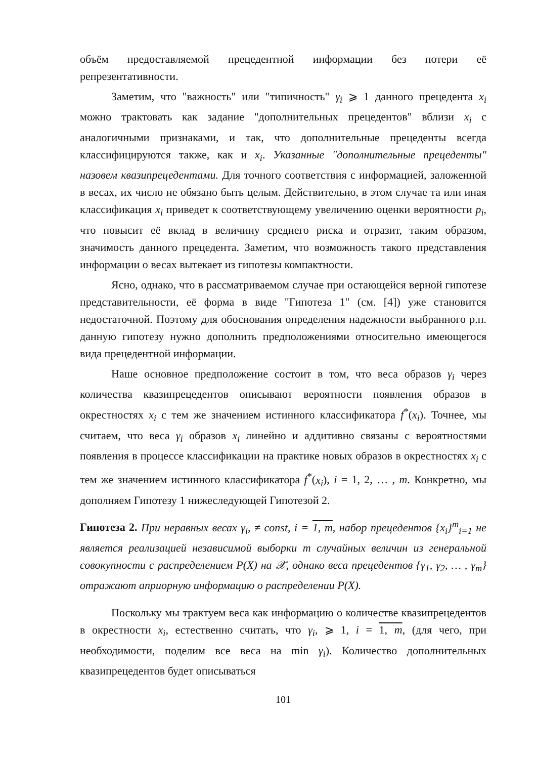объём предоставляемой прецедентной информации без потери её репрезентативности.
Заметим, что "важность" или "типичность" γ<sub>i</sub> ⩾ 1 данного прецедента x<sub>i</sub> можно трактовать как задание "дополнительных прецедентов" вблизи x<sub>i</sub> с аналогичными признаками, и так, что дополнительные прецеденты всегда классифицируются также, как и x<sub>i</sub>. Указанные "дополнительные прецеденты" назовем квазипрецедентами. Для точного соответствия с информацией, заложенной в весах, их число не обязано быть целым. Действительно, в этом случае та или иная классификация x<sub>i</sub> приведет к соответствующему увеличению оценки вероятности p<sub>i</sub>, что повысит её вклад в величину среднего риска и отразит, таким образом, значимость данного прецедента. Заметим, что возможность такого представления информации о весах вытекает из гипотезы компактности.
Ясно, однако, что в рассматриваемом случае при остающейся верной гипотезе представительности, её форма в виде "Гипотеза 1" (см. [4]) уже становится недостаточной. Поэтому для обоснования определения надежности выбранного р.п. данную гипотезу нужно дополнить предположениями относительно имеющегося вида прецедентной информации.
Наше основное предположение состоит в том, что веса образов γ<sub>i</sub> через количества квазипрецедентов описывают вероятности появления образов в окрестностях x<sub>i</sub> с тем же значением истинного классификатора f<sup>*</sup>(x<sub>i</sub>). Точнее, мы считаем, что веса γ<sub>i</sub> образов x<sub>i</sub> линейно и аддитивно связаны с вероятностями появления в процессе классификации на практике новых образов в окрестностях x<sub>i</sub> с тем же значением истинного классификатора f<sup>*</sup>(x<sub>i</sub>), i = 1, 2, … , m. Конкретно, мы дополняем Гипотезу 1 нижеследующей Гипотезой 2.
Гипотеза 2. При неравных весах γ<sub>i</sub>, ≠ const, i = 1, m, набор прецедентов {x<sub>i</sub>}<sup>m</sup><sub>i=1</sub> не является реализацией независимой выборки m случайных величин из генеральной совокупности с распределением P(X) на 𝒳, однако веса прецедентов {γ<sub>1</sub>, γ<sub>2</sub>, … , γ<sub>m</sub>} отражают априорную информацию о распределении P(X).
Поскольку мы трактуем веса как информацию о количестве квазипрецедентов в окрестности x<sub>i</sub>, естественно считать, что γ<sub>i</sub>, ⩾ 1, i = 1, m, (для чего, при необходимости, поделим все веса на min γ<sub>i</sub>). Количество дополнительных квазипрецедентов будет описываться
101